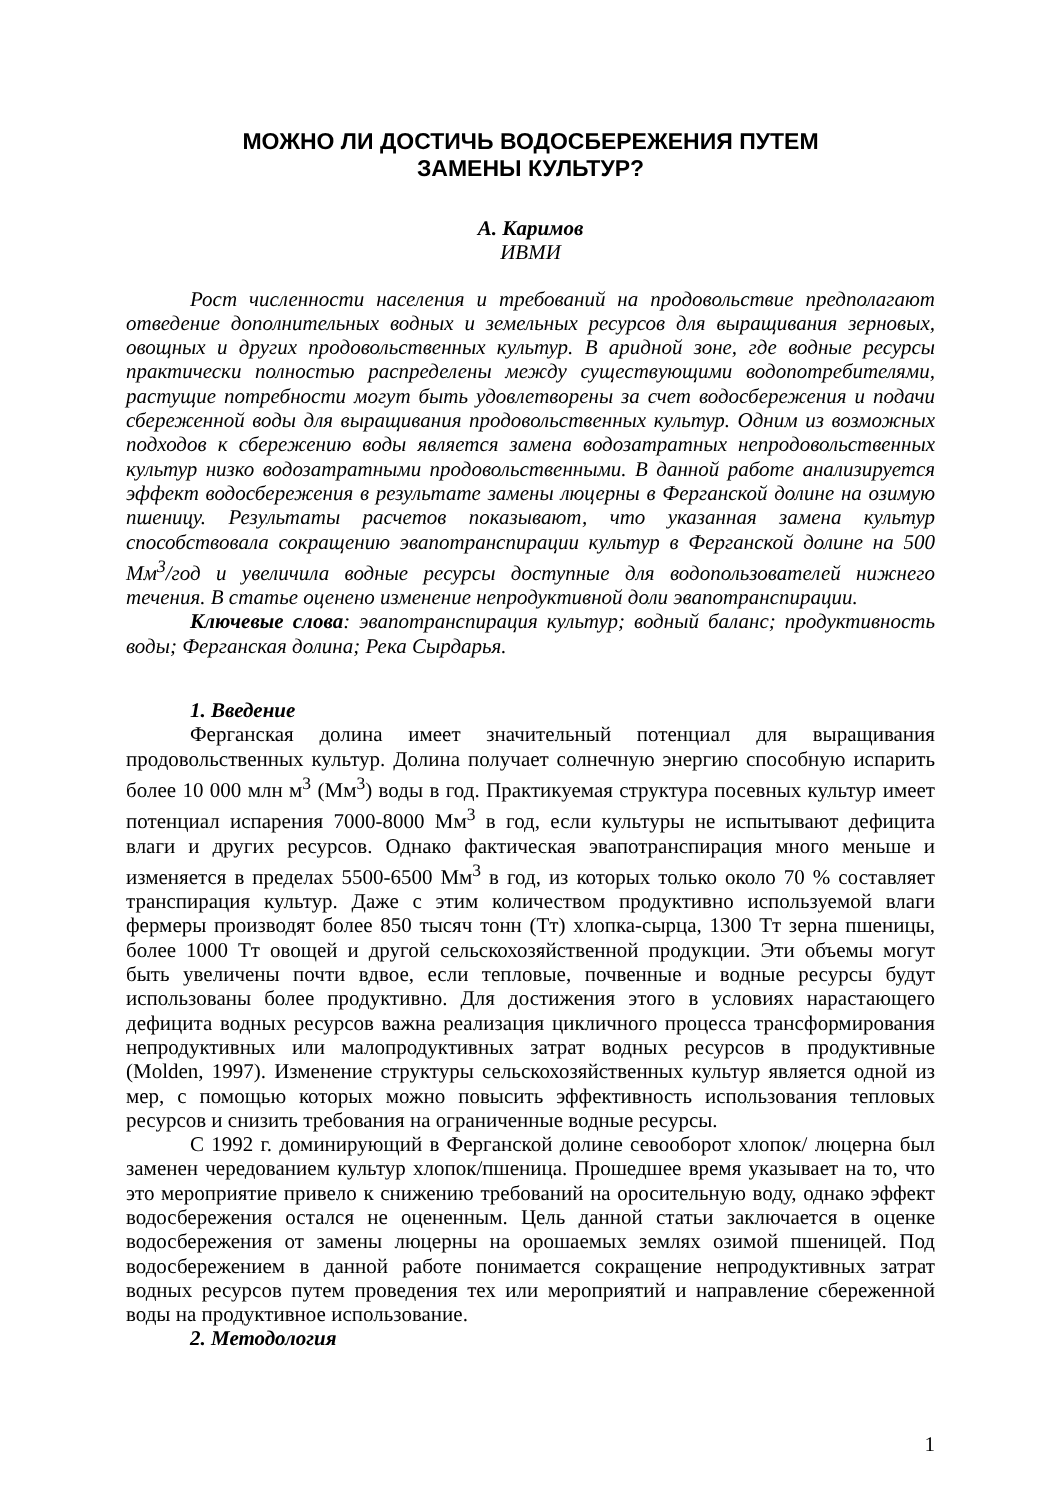МОЖНО ЛИ ДОСТИЧЬ ВОДОСБЕРЕЖЕНИЯ ПУТЕМ
ЗАМЕНЫ КУЛЬТУР?
А. Каримов
ИВМИ
Рост численности населения и требований на продовольствие предполагают отведение дополнительных водных и земельных ресурсов для выращивания зерновых, овощных и других продовольственных культур. В аридной зоне, где водные ресурсы практически полностью распределены между существующими водопотребителями, растущие потребности могут быть удовлетворены за счет водосбережения и подачи сбереженной воды для выращивания продовольственных культур. Одним из возможных подходов к сбережению воды является замена водозатратных непродовольственных культур низко водозатратными продовольственными. В данной работе анализируется эффект водосбережения в результате замены люцерны в Ферганской долине на озимую пшеницу. Результаты расчетов показывают, что указанная замена культур способствовала сокращению эвапотранспирации культур в Ферганской долине на 500 Мм<sup>3</sup>/год и увеличила водные ресурсы доступные для водопользователей нижнего течения. В статье оценено изменение непродуктивной доли эвапотранспирации.
Ключевые слова: эвапотранспирация культур; водный баланс; продуктивность воды; Ферганская долина; Река Сырдарья.
1. Введение
Ферганская долина имеет значительный потенциал для выращивания продовольственных культур. Долина получает солнечную энергию способную испарить более 10 000 млн м<sup>3</sup> (Мм<sup>3</sup>) воды в год. Практикуемая структура посевных культур имеет потенциал испарения 7000-8000 Мм<sup>3</sup> в год, если культуры не испытывают дефицита влаги и других ресурсов. Однако фактическая эвапотранспирация много меньше и изменяется в пределах 5500-6500 Мм<sup>3</sup> в год, из которых только около 70 % составляет транспирация культур. Даже с этим количеством продуктивно используемой влаги фермеры производят более 850 тысяч тонн (Тт) хлопка-сырца, 1300 Тт зерна пшеницы, более 1000 Тт овощей и другой сельскохозяйственной продукции. Эти объемы могут быть увеличены почти вдвое, если тепловые, почвенные и водные ресурсы будут использованы более продуктивно. Для достижения этого в условиях нарастающего дефицита водных ресурсов важна реализация цикличного процесса трансформирования непродуктивных или малопродуктивных затрат водных ресурсов в продуктивные (Molden, 1997). Изменение структуры сельскохозяйственных культур является одной из мер, с помощью которых можно повысить эффективность использования тепловых ресурсов и снизить требования на ограниченные водные ресурсы.
С 1992 г. доминирующий в Ферганской долине севооборот хлопок/ люцерна был заменен чередованием культур хлопок/пшеница. Прошедшее время указывает на то, что это мероприятие привело к снижению требований на оросительную воду, однако эффект водосбережения остался не оцененным. Цель данной статьи заключается в оценке водосбережения от замены люцерны на орошаемых землях озимой пшеницей. Под водосбережением в данной работе понимается сокращение непродуктивных затрат водных ресурсов путем проведения тех или мероприятий и направление сбереженной воды на продуктивное использование.
2. Методология
1